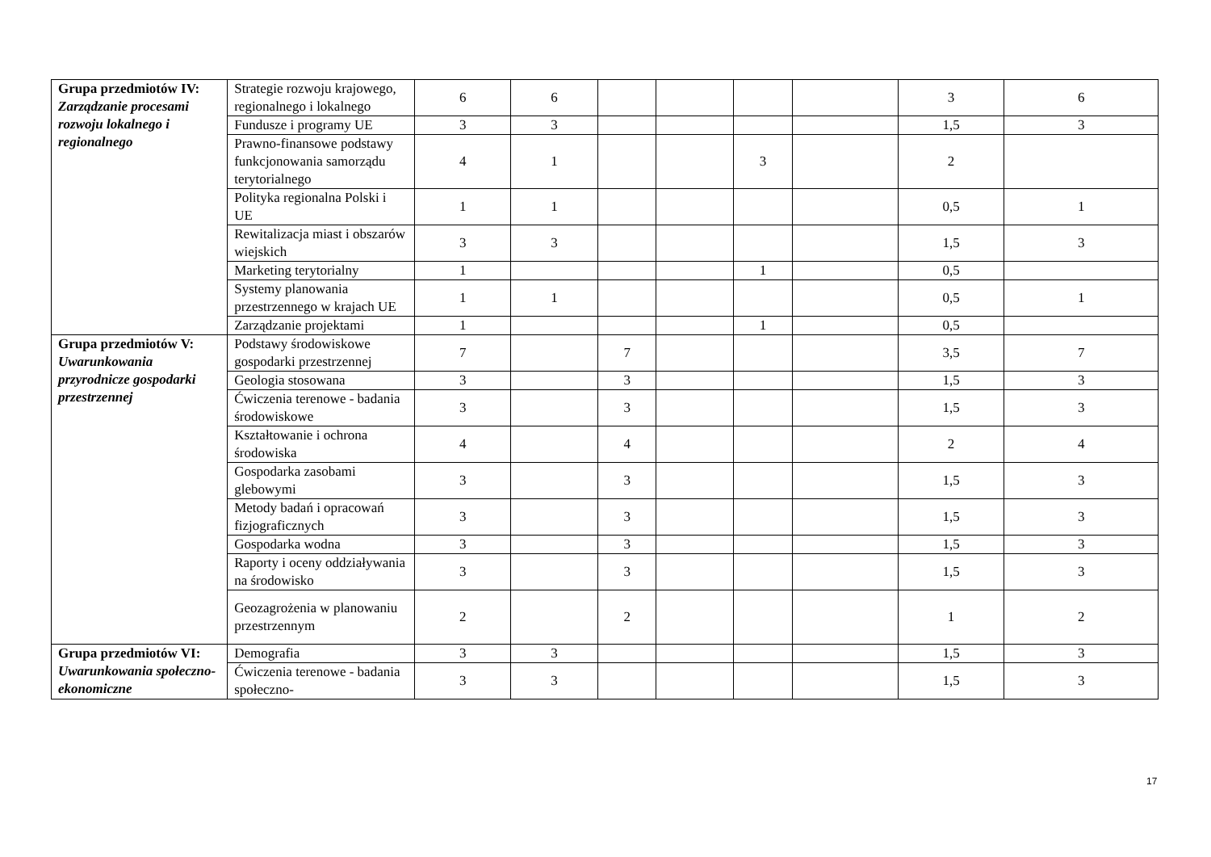| Grupa przedmiotów IV: Zarządzanie procesami rozwoju lokalnego i regionalnego | Strategie rozwoju krajowego, regionalnego i lokalnego | 6 | 6 | | | | | 3 | 6 |
| | Fundusze i programy UE | 3 | 3 | | | | | 1,5 | 3 |
| | Prawno-finansowe podstawy funkcjonowania samorządu terytorialnego | 4 | 1 | | | 3 | | 2 | |
| | Polityka regionalna Polski i UE | 1 | 1 | | | | | 0,5 | 1 |
| | Rewitalizacja miast i obszarów wiejskich | 3 | 3 | | | | | 1,5 | 3 |
| | Marketing terytorialny | 1 | | | | 1 | | 0,5 | |
| | Systemy planowania przestrzennego w krajach UE | 1 | 1 | | | | | 0,5 | 1 |
| | Zarządzanie projektami | 1 | | | | 1 | | 0,5 | |
| Grupa przedmiotów V: Uwarunkowania przyrodnicze gospodarki przestrzennej | Podstawy środowiskowe gospodarki przestrzennej | 7 | | 7 | | | | 3,5 | 7 |
| | Geologia stosowana | 3 | | 3 | | | | 1,5 | 3 |
| | Ćwiczenia terenowe - badania środowiskowe | 3 | | 3 | | | | 1,5 | 3 |
| | Kształtowanie i ochrona środowiska | 4 | | 4 | | | | 2 | 4 |
| | Gospodarka zasobami glebowymi | 3 | | 3 | | | | 1,5 | 3 |
| | Metody badań i opracowań fizjograficznych | 3 | | 3 | | | | 1,5 | 3 |
| | Gospodarka wodna | 3 | | 3 | | | | 1,5 | 3 |
| | Raporty i oceny oddziaływania na środowisko | 3 | | 3 | | | | 1,5 | 3 |
| | Geozagrożenia w planowaniu przestrzennym | 2 | | 2 | | | | 1 | 2 |
| Grupa przedmiotów VI: Uwarunkowania społeczno-ekonomiczne | Demografia | 3 | 3 | | | | | 1,5 | 3 |
| | Ćwiczenia terenowe - badania społeczno- | 3 | 3 | | | | | 1,5 | 3 |
17